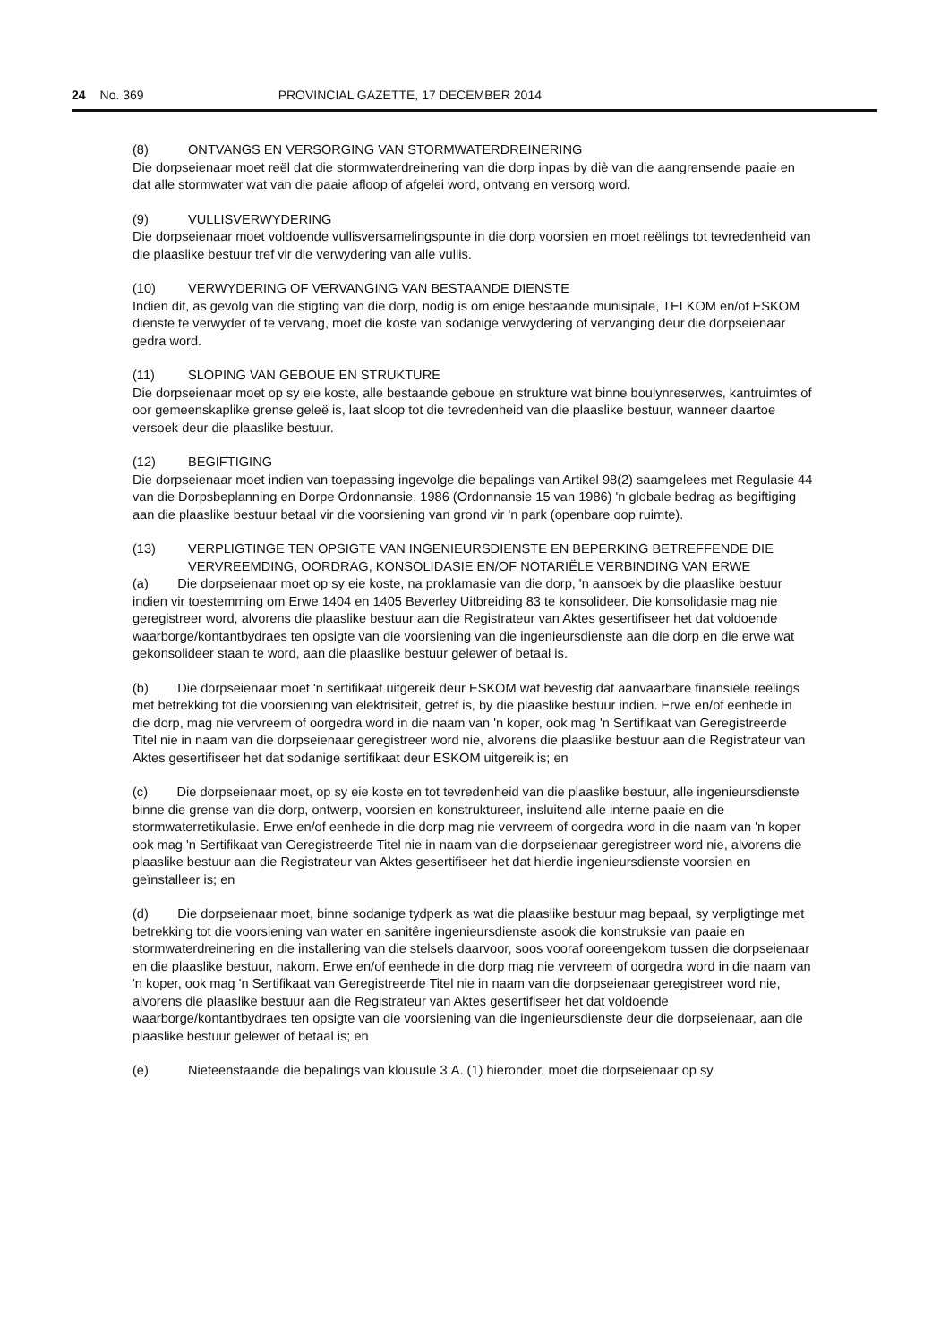24 No. 369 PROVINCIAL GAZETTE, 17 DECEMBER 2014
(8) ONTVANGS EN VERSORGING VAN STORMWATERDREINERING
Die dorpseienaar moet reël dat die stormwaterdreinering van die dorp inpas by diè van die aangrensende paaie en dat alle stormwater wat van die paaie afloop of afgelei word, ontvang en versorg word.
(9) VULLISVERWYDERING
Die dorpseienaar moet voldoende vullisversamelingspunte in die dorp voorsien en moet reëlings tot tevredenheid van die plaaslike bestuur tref vir die verwydering van alle vullis.
(10) VERWYDERING OF VERVANGING VAN BESTAANDE DIENSTE
Indien dit, as gevolg van die stigting van die dorp, nodig is om enige bestaande munisipale, TELKOM en/of ESKOM dienste te verwyder of te vervang, moet die koste van sodanige verwydering of vervanging deur die dorpseienaar gedra word.
(11) SLOPING VAN GEBOUE EN STRUKTURE
Die dorpseienaar moet op sy eie koste, alle bestaande geboue en strukture wat binne boulynreserwes, kantruimtes of oor gemeenskaplike grense geleë is, laat sloop tot die tevredenheid van die plaaslike bestuur, wanneer daartoe versoek deur die plaaslike bestuur.
(12) BEGIFTIGING
Die dorpseienaar moet indien van toepassing ingevolge die bepalings van Artikel 98(2) saamgelees met Regulasie 44 van die Dorpsbeplanning en Dorpe Ordonnansie, 1986 (Ordonnansie 15 van 1986) 'n globale bedrag as begiftiging aan die plaaslike bestuur betaal vir die voorsiening van grond vir 'n park (openbare oop ruimte).
(13) VERPLIGTINGE TEN OPSIGTE VAN INGENIEURSDIENSTE EN BEPERKING BETREFFENDE DIE VERVREEMDING, OORDRAG, KONSOLIDASIE EN/OF NOTARIËLE VERBINDING VAN ERWE
(a) Die dorpseienaar moet op sy eie koste, na proklamasie van die dorp, 'n aansoek by die plaaslike bestuur indien vir toestemming om Erwe 1404 en 1405 Beverley Uitbreiding 83 te konsolideer. Die konsolidasie mag nie geregistreer word, alvorens die plaaslike bestuur aan die Registrateur van Aktes gesertifiseer het dat voldoende waarborge/kontantbydraes ten opsigte van die voorsiening van die ingenieursdienste aan die dorp en die erwe wat gekonsolideer staan te word, aan die plaaslike bestuur gelewer of betaal is.
(b) Die dorpseienaar moet 'n sertifikaat uitgereik deur ESKOM wat bevestig dat aanvaarbare finansiële reëlings met betrekking tot die voorsiening van elektrisiteit, getref is, by die plaaslike bestuur indien. Erwe en/of eenhede in die dorp, mag nie vervreem of oorgedra word in die naam van 'n koper, ook mag 'n Sertifikaat van Geregistreerde Titel nie in naam van die dorpseienaar geregistreer word nie, alvorens die plaaslike bestuur aan die Registrateur van Aktes gesertifiseer het dat sodanige sertifikaat deur ESKOM uitgereik is; en
(c) Die dorpseienaar moet, op sy eie koste en tot tevredenheid van die plaaslike bestuur, alle ingenieursdienste binne die grense van die dorp, ontwerp, voorsien en konstruktureer, insluitend alle interne paaie en die stormwaterretikulasie. Erwe en/of eenhede in die dorp mag nie vervreem of oorgedra word in die naam van 'n koper ook mag 'n Sertifikaat van Geregistreerde Titel nie in naam van die dorpseienaar geregistreer word nie, alvorens die plaaslike bestuur aan die Registrateur van Aktes gesertifiseer het dat hierdie ingenieursdienste voorsien en geïnstalleer is; en
(d) Die dorpseienaar moet, binne sodanige tydperk as wat die plaaslike bestuur mag bepaal, sy verpligtinge met betrekking tot die voorsiening van water en sanitêre ingenieursdienste asook die konstruksie van paaie en stormwaterdreinering en die installering van die stelsels daarvoor, soos vooraf ooreengekom tussen die dorpseienaar en die plaaslike bestuur, nakom. Erwe en/of eenhede in die dorp mag nie vervreem of oorgedra word in die naam van 'n koper, ook mag 'n Sertifikaat van Geregistreerde Titel nie in naam van die dorpseienaar geregistreer word nie, alvorens die plaaslike bestuur aan die Registrateur van Aktes gesertifiseer het dat voldoende waarborge/kontantbydraes ten opsigte van die voorsiening van die ingenieursdienste deur die dorpseienaar, aan die plaaslike bestuur gelewer of betaal is; en
(e) Nieteenstaande die bepalings van klousule 3.A. (1) hieronder, moet die dorpseienaar op sy